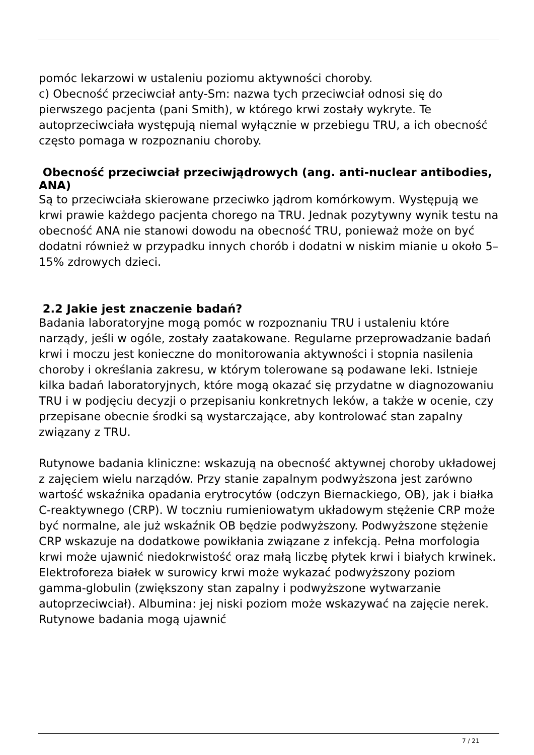pomóc lekarzowi w ustaleniu poziomu aktywności choroby.
c) Obecność przeciwciał anty-Sm: nazwa tych przeciwciał odnosi się do pierwszego pacjenta (pani Smith), w którego krwi zostały wykryte. Te autoprzeciwciała występują niemal wyłącznie w przebiegu TRU, a ich obecność często pomaga w rozpoznaniu choroby.
Obecność przeciwciał przeciwjądrowych (ang. anti-nuclear antibodies, ANA)
Są to przeciwciała skierowane przeciwko jądrom komórkowym. Występują we krwi prawie każdego pacjenta chorego na TRU. Jednak pozytywny wynik testu na obecność ANA nie stanowi dowodu na obecność TRU, ponieważ może on być dodatni również w przypadku innych chorób i dodatni w niskim mianie u około 5–15% zdrowych dzieci.
2.2 Jakie jest znaczenie badań?
Badania laboratoryjne mogą pomóc w rozpoznaniu TRU i ustaleniu które narządy, jeśli w ogóle, zostały zaatakowane. Regularne przeprowadzanie badań krwi i moczu jest konieczne do monitorowania aktywności i stopnia nasilenia choroby i określania zakresu, w którym tolerowane są podawane leki. Istnieje kilka badań laboratoryjnych, które mogą okazać się przydatne w diagnozowaniu TRU i w podjęciu decyzji o przepisaniu konkretnych leków, a także w ocenie, czy przepisane obecnie środki są wystarczające, aby kontrolować stan zapalny związany z TRU.
Rutynowe badania kliniczne: wskazują na obecność aktywnej choroby układowej z zajęciem wielu narządów. Przy stanie zapalnym podwyższona jest zarówno wartość wskaźnika opadania erytrocytów (odczyn Biernackiego, OB), jak i białka C-reaktywnego (CRP). W toczniu rumieniowatym układowym stężenie CRP może być normalne, ale już wskaźnik OB będzie podwyższony. Podwyższone stężenie CRP wskazuje na dodatkowe powikłania związane z infekcją. Pełna morfologia krwi może ujawnić niedokrwistość oraz małą liczbę płytek krwi i białych krwinek. Elektroforeza białek w surowicy krwi może wykazać podwyższony poziom gamma-globulin (zwiększony stan zapalny i podwyższone wytwarzanie autoprzeciwciał). Albumina: jej niski poziom może wskazywać na zajęcie nerek. Rutynowe badania mogą ujawnić
7 / 21